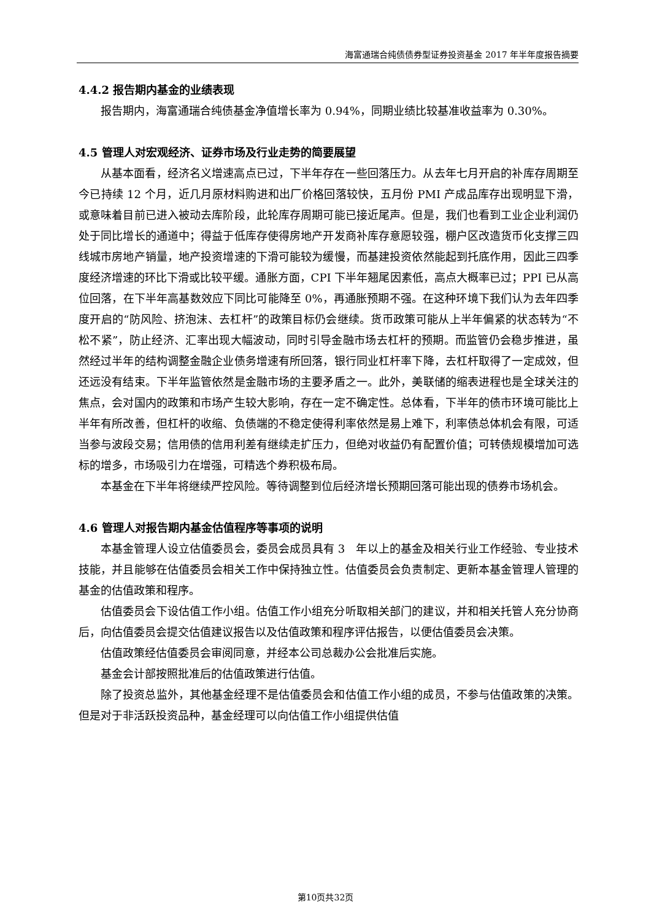海富通瑞合纯债债券型证券投资基金 2017 年半年度报告摘要
4.4.2 报告期内基金的业绩表现
报告期内，海富通瑞合纯债基金净值增长率为 0.94%，同期业绩比较基准收益率为 0.30%。
4.5 管理人对宏观经济、证券市场及行业走势的简要展望
从基本面看，经济名义增速高点已过，下半年存在一些回落压力。从去年七月开启的补库存周期至今已持续 12 个月，近几月原材料购进和出厂价格回落较快，五月份 PMI 产成品库存出现明显下滑，或意味着目前已进入被动去库阶段，此轮库存周期可能已接近尾声。但是，我们也看到工业企业利润仍处于同比增长的通道中；得益于低库存使得房地产开发商补库存意愿较强，棚户区改造货币化支撑三四线城市房地产销量，地产投资增速的下滑可能较为缓慢，而基建投资依然能起到托底作用，因此三四季度经济增速的环比下滑或比较平缓。通胀方面，CPI 下半年翘尾因素低，高点大概率已过；PPI 已从高位回落，在下半年高基数效应下同比可能降至 0%，再通胀预期不强。在这种环境下我们认为去年四季度开启的“防风险、挤泡沫、去杠杆”的政策目标仍会继续。货币政策可能从上半年偏紧的状态转为“不松不紧”，防止经济、汇率出现大幅波动，同时引导金融市场去杠杆的预期。而监管仍会稳步推进，虽然经过半年的结构调整金融企业债务增速有所回落，银行同业杠杆率下降，去杠杆取得了一定成效，但还远没有结束。下半年监管依然是金融市场的主要矛盾之一。此外，美联储的缩表进程也是全球关注的焦点，会对国内的政策和市场产生较大影响，存在一定不确定性。总体看，下半年的债市环境可能比上半年有所改善，但杠杆的收缩、负债端的不稳定使得利率依然是易上难下，利率债总体机会有限，可适当参与波段交易；信用债的信用利差有继续走扩压力，但绝对收益仍有配置价值；可转债规模增加可选标的增多，市场吸引力在增强，可精选个券积极布局。
本基金在下半年将继续严控风险。等待调整到位后经济增长预期回落可能出现的债券市场机会。
4.6 管理人对报告期内基金估值程序等事项的说明
本基金管理人设立估值委员会，委员会成员具有 3　年以上的基金及相关行业工作经验、专业技术技能，并且能够在估值委员会相关工作中保持独立性。估值委员会负责制定、更新本基金管理人管理的基金的估值政策和程序。
估值委员会下设估值工作小组。估值工作小组充分听取相关部门的建议，并和相关托管人充分协商后，向估值委员会提交估值建议报告以及估值政策和程序评估报告，以便估值委员会决策。
估值政策经估值委员会审阅同意，并经本公司总裁办公会批准后实施。
基金会计部按照批准后的估值政策进行估值。
除了投资总监外，其他基金经理不是估值委员会和估值工作小组的成员，不参与估值政策的决策。但是对于非活跃投资品种，基金经理可以向估值工作小组提供估值
第10页共32页